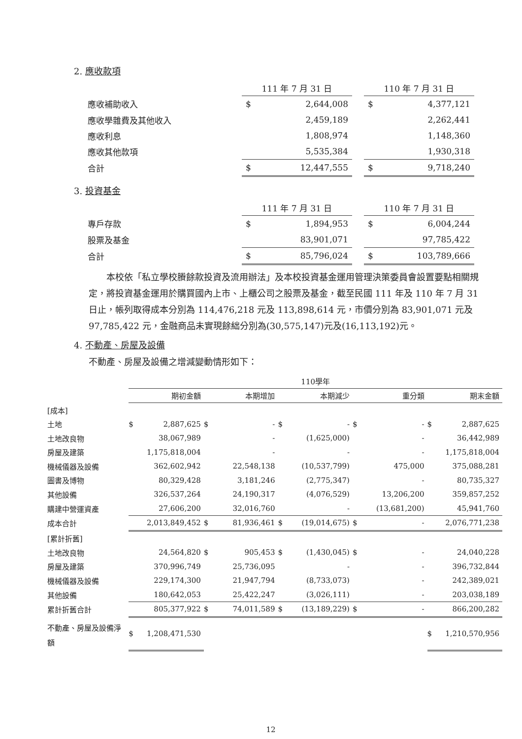2. 應收款項
| | 111 年 7 月 31 日 | | | 110 年 7 月 31 日 | |
| 應收補助收入 | $ | 2,644,008 | | $ | 4,377,121 |
| 應收學雜費及其他收入 | | 2,459,189 | | | 2,262,441 |
| 應收利息 | | 1,808,974 | | | 1,148,360 |
| 應收其他款項 | | 5,535,384 | | | 1,930,318 |
| 合計 | $ | 12,447,555 | | $ | 9,718,240 |
3. 投資基金
| | 111 年 7 月 31 日 | | | 110 年 7 月 31 日 | |
| 專戶存款 | $ | 1,894,953 | | $ | 6,004,244 |
| 股票及基金 | | 83,901,071 | | | 97,785,422 |
| 合計 | $ | 85,796,024 | | $ | 103,789,666 |
本校依「私立學校賸餘款投資及流用辦法」及本校投資基金運用管理決策委員會設置要點相關規定，將投資基金運用於購買國內上市、上櫃公司之股票及基金，截至民國 111 年及 110 年 7 月 31 日止，帳列取得成本分別為 114,476,218 元及 113,898,614 元，市價分別為 83,901,071 元及 97,785,422 元，金融商品未實現餘絀分別為(30,575,147)元及(16,113,192)元。
4. 不動產、房屋及設備
不動產、房屋及設備之增減變動情形如下：
| | 110學年 | | | | | | | | | |
| | 期初金額 | | 本期增加 | | 本期減少 | | 重分類 | | 期末金額 | |
| [成本] | | | | | | | | | | |
| 土地 | $ | 2,887,625 | $ | - | $ | - | $ | - | $ | 2,887,625 |
| 土地改良物 | | 38,067,989 | | - | | (1,625,000) | | - | | 36,442,989 |
| 房屋及建築 | | 1,175,818,004 | | - | | - | | - | | 1,175,818,004 |
| 機械儀器及設備 | | 362,602,942 | | 22,548,138 | | (10,537,799) | | 475,000 | | 375,088,281 |
| 圖書及博物 | | 80,329,428 | | 3,181,246 | | (2,775,347) | | - | | 80,735,327 |
| 其他設備 | | 326,537,264 | | 24,190,317 | | (4,076,529) | | 13,206,200 | | 359,857,252 |
| 購建中營運資產 | | 27,606,200 | | 32,016,760 | | - | | (13,681,200) | | 45,941,760 |
| 成本合計 | | 2,013,849,452 | $ | 81,936,461 | $ | (19,014,675) | $ | - | | 2,076,771,238 |
| [累計折舊] | | | | | | | | | | |
| 土地改良物 | | 24,564,820 | $ | 905,453 | $ | (1,430,045) | $ | - | | 24,040,228 |
| 房屋及建築 | | 370,996,749 | | 25,736,095 | | - | | - | | 396,732,844 |
| 機械儀器及設備 | | 229,174,300 | | 21,947,794 | | (8,733,073) | | - | | 242,389,021 |
| 其他設備 | | 180,642,053 | | 25,422,247 | | (3,026,111) | | - | | 203,038,189 |
| 累計折舊合計 | | 805,377,922 | $ | 74,011,589 | $ | (13,189,229) | $ | - | | 866,200,282 |
| 不動產、房屋及設備淨額 | $ | 1,208,471,530 | | | | | | | $ | 1,210,570,956 |
12